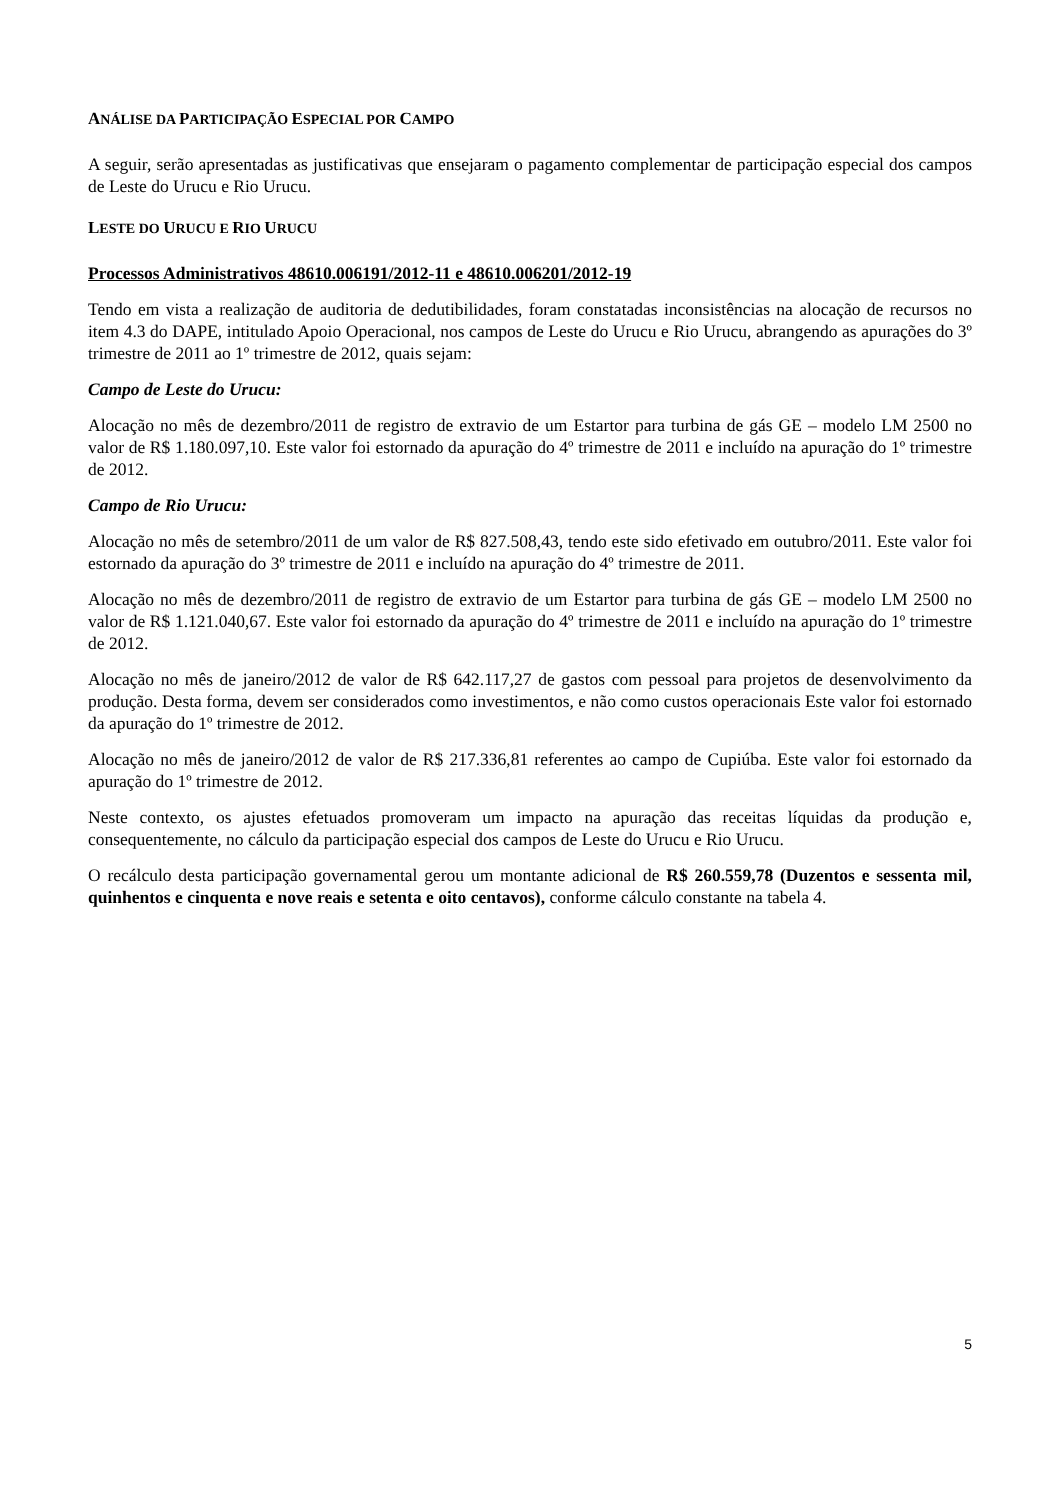ANÁLISE DA PARTICIPAÇÃO ESPECIAL POR CAMPO
A seguir, serão apresentadas as justificativas que ensejaram o pagamento complementar de participação especial dos campos de Leste do Urucu e Rio Urucu.
LESTE DO URUCU E RIO URUCU
Processos Administrativos 48610.006191/2012-11 e 48610.006201/2012-19
Tendo em vista a realização de auditoria de dedutibilidades, foram constatadas inconsistências na alocação de recursos no item 4.3 do DAPE, intitulado Apoio Operacional, nos campos de Leste do Urucu e Rio Urucu, abrangendo as apurações do 3º trimestre de 2011 ao 1º trimestre de 2012, quais sejam:
Campo de Leste do Urucu:
Alocação no mês de dezembro/2011 de registro de extravio de um Estartor para turbina de gás GE – modelo LM 2500 no valor de R$ 1.180.097,10. Este valor foi estornado da apuração do 4º trimestre de 2011 e incluído na apuração do 1º trimestre de 2012.
Campo de Rio Urucu:
Alocação no mês de setembro/2011 de um valor de R$ 827.508,43, tendo este sido efetivado em outubro/2011. Este valor foi estornado da apuração do 3º trimestre de 2011 e incluído na apuração do 4º trimestre de 2011.
Alocação no mês de dezembro/2011 de registro de extravio de um Estartor para turbina de gás GE – modelo LM 2500 no valor de R$ 1.121.040,67. Este valor foi estornado da apuração do 4º trimestre de 2011 e incluído na apuração do 1º trimestre de 2012.
Alocação no mês de janeiro/2012 de valor de R$ 642.117,27 de gastos com pessoal para projetos de desenvolvimento da produção. Desta forma, devem ser considerados como investimentos, e não como custos operacionais Este valor foi estornado da apuração do 1º trimestre de 2012.
Alocação no mês de janeiro/2012 de valor de R$ 217.336,81 referentes ao campo de Cupiúba. Este valor foi estornado da apuração do 1º trimestre de 2012.
Neste contexto, os ajustes efetuados promoveram um impacto na apuração das receitas líquidas da produção e, consequentemente, no cálculo da participação especial dos campos de Leste do Urucu e Rio Urucu.
O recálculo desta participação governamental gerou um montante adicional de R$ 260.559,78 (Duzentos e sessenta mil, quinhentos e cinquenta e nove reais e setenta e oito centavos), conforme cálculo constante na tabela 4.
5